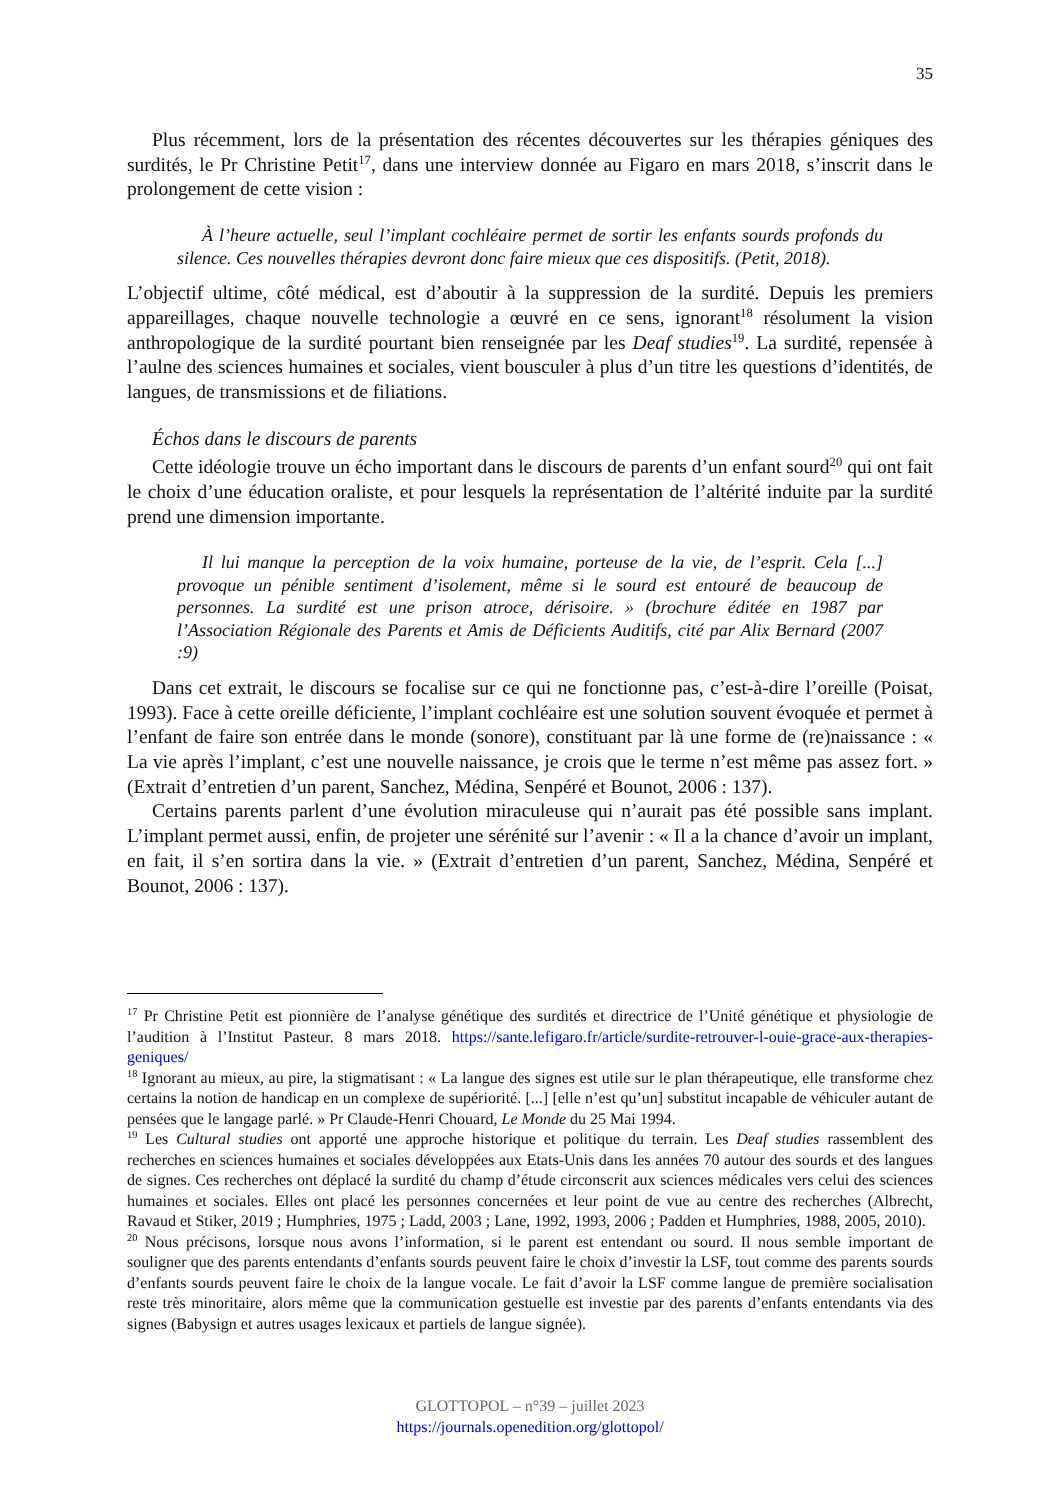35
Plus récemment, lors de la présentation des récentes découvertes sur les thérapies géniques des surdités, le Pr Christine Petit<sup>17</sup>, dans une interview donnée au Figaro en mars 2018, s’inscrit dans le prolongement de cette vision :
À l’heure actuelle, seul l’implant cochléaire permet de sortir les enfants sourds profonds du silence. Ces nouvelles thérapies devront donc faire mieux que ces dispositifs. (Petit, 2018).
L’objectif ultime, côté médical, est d’aboutir à la suppression de la surdité. Depuis les premiers appareillages, chaque nouvelle technologie a œuvré en ce sens, ignorant<sup>18</sup> résolument la vision anthropologique de la surdité pourtant bien renseignée par les Deaf studies<sup>19</sup>. La surdité, repensée à l’aulne des sciences humaines et sociales, vient bousculer à plus d’un titre les questions d’identités, de langues, de transmissions et de filiations.
Échos dans le discours de parents
Cette idéologie trouve un écho important dans le discours de parents d’un enfant sourd<sup>20</sup> qui ont fait le choix d’une éducation oraliste, et pour lesquels la représentation de l’altérité induite par la surdité prend une dimension importante.
Il lui manque la perception de la voix humaine, porteuse de la vie, de l’esprit. Cela [...] provoque un pénible sentiment d’isolement, même si le sourd est entouré de beaucoup de personnes. La surdité est une prison atroce, dérisoire. » (brochure éditée en 1987 par l’Association Régionale des Parents et Amis de Déficients Auditifs, cité par Alix Bernard (2007 :9)
Dans cet extrait, le discours se focalise sur ce qui ne fonctionne pas, c’est-à-dire l’oreille (Poisat, 1993). Face à cette oreille déficiente, l’implant cochléaire est une solution souvent évoquée et permet à l’enfant de faire son entrée dans le monde (sonore), constituant par là une forme de (re)naissance : « La vie après l’implant, c’est une nouvelle naissance, je crois que le terme n’est même pas assez fort. » (Extrait d’entretien d’un parent, Sanchez, Médina, Senpéré et Bounot, 2006 : 137).
Certains parents parlent d’une évolution miraculeuse qui n’aurait pas été possible sans implant. L’implant permet aussi, enfin, de projeter une sérénité sur l’avenir : « Il a la chance d’avoir un implant, en fait, il s’en sortira dans la vie. » (Extrait d’entretien d’un parent, Sanchez, Médina, Senpéré et Bounot, 2006 : 137).
<sup>17</sup> Pr Christine Petit est pionnière de l’analyse génétique des surdités et directrice de l’Unité génétique et physiologie de l’audition à l’Institut Pasteur. 8 mars 2018. https://sante.lefigaro.fr/article/surdite-retrouver-l-ouie-grace-aux-therapies-geniques/
<sup>18</sup> Ignorant au mieux, au pire, la stigmatisant : « La langue des signes est utile sur le plan thérapeutique, elle transforme chez certains la notion de handicap en un complexe de supériorité. [...] [elle n’est qu’un] substitut incapable de véhiculer autant de pensées que le langage parlé. » Pr Claude-Henri Chouard, Le Monde du 25 Mai 1994.
<sup>19</sup> Les Cultural studies ont apporté une approche historique et politique du terrain. Les Deaf studies rassemblent des recherches en sciences humaines et sociales développées aux Etats-Unis dans les années 70 autour des sourds et des langues de signes. Ces recherches ont déplacé la surdité du champ d’étude circonscrit aux sciences médicales vers celui des sciences humaines et sociales. Elles ont placé les personnes concernées et leur point de vue au centre des recherches (Albrecht, Ravaud et Stiker, 2019 ; Humphries, 1975 ; Ladd, 2003 ; Lane, 1992, 1993, 2006 ; Padden et Humphries, 1988, 2005, 2010).
<sup>20</sup> Nous précisons, lorsque nous avons l’information, si le parent est entendant ou sourd. Il nous semble important de souligner que des parents entendants d’enfants sourds peuvent faire le choix d’investir la LSF, tout comme des parents sourds d’enfants sourds peuvent faire le choix de la langue vocale. Le fait d’avoir la LSF comme langue de première socialisation reste très minoritaire, alors même que la communication gestuelle est investie par des parents d’enfants entendants via des signes (Babysign et autres usages lexicaux et partiels de langue signée).
GLOTTOPOL – n°39 – juillet 2023
https://journals.openedition.org/glottopol/